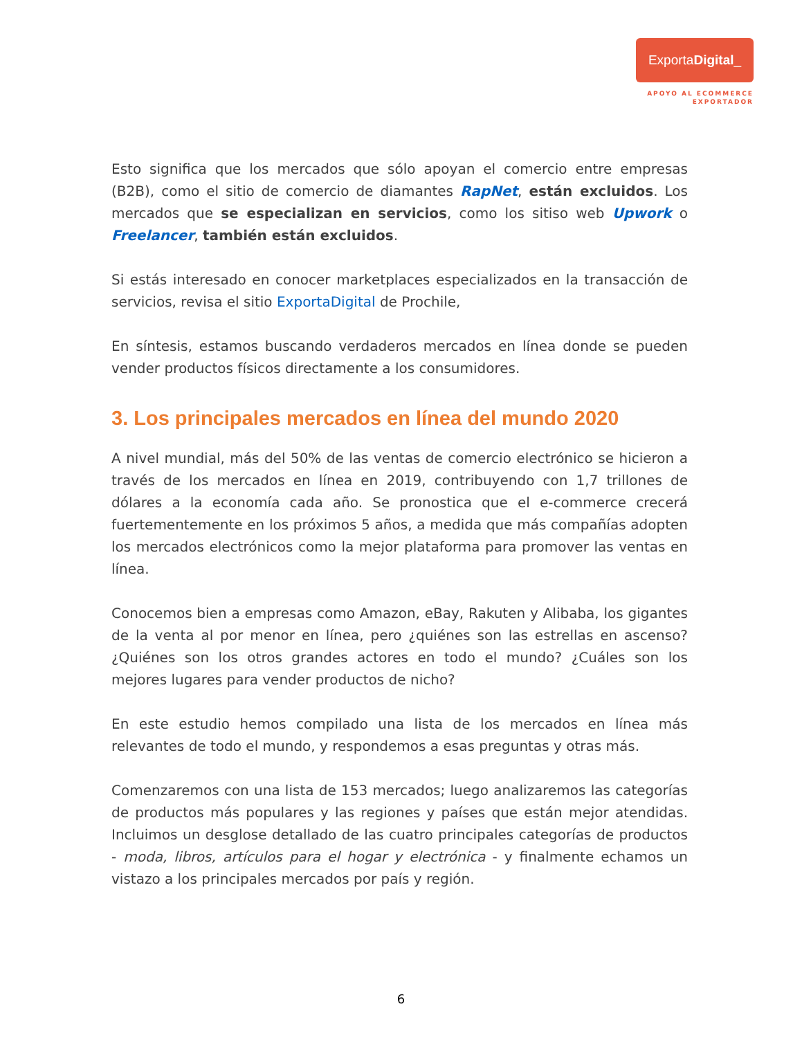Exporta Digital _
APOYO AL ECOMMERCE
EXPORTADOR
Esto significa que los mercados que sólo apoyan el comercio entre empresas (B2B), como el sitio de comercio de diamantes RapNet, están excluidos. Los mercados que se especializan en servicios, como los sitiso web Upwork o Freelancer, también están excluidos.
Si estás interesado en conocer marketplaces especializados en la transacción de servicios, revisa el sitio ExportaDigital de Prochile,
En síntesis, estamos buscando verdaderos mercados en línea donde se pueden vender productos físicos directamente a los consumidores.
3. Los principales mercados en línea del mundo 2020
A nivel mundial, más del 50% de las ventas de comercio electrónico se hicieron a través de los mercados en línea en 2019, contribuyendo con 1,7 trillones de dólares a la economía cada año. Se pronostica que el e-commerce crecerá fuertementemente en los próximos 5 años, a medida que más compañías adopten los mercados electrónicos como la mejor plataforma para promover las ventas en línea.
Conocemos bien a empresas como Amazon, eBay, Rakuten y Alibaba, los gigantes de la venta al por menor en línea, pero ¿quiénes son las estrellas en ascenso? ¿Quiénes son los otros grandes actores en todo el mundo? ¿Cuáles son los mejores lugares para vender productos de nicho?
En este estudio hemos compilado una lista de los mercados en línea más relevantes de todo el mundo, y respondemos a esas preguntas y otras más.
Comenzaremos con una lista de 153 mercados; luego analizaremos las categorías de productos más populares y las regiones y países que están mejor atendidas. Incluimos un desglose detallado de las cuatro principales categorías de productos - moda, libros, artículos para el hogar y electrónica - y finalmente echamos un vistazo a los principales mercados por país y región.
6